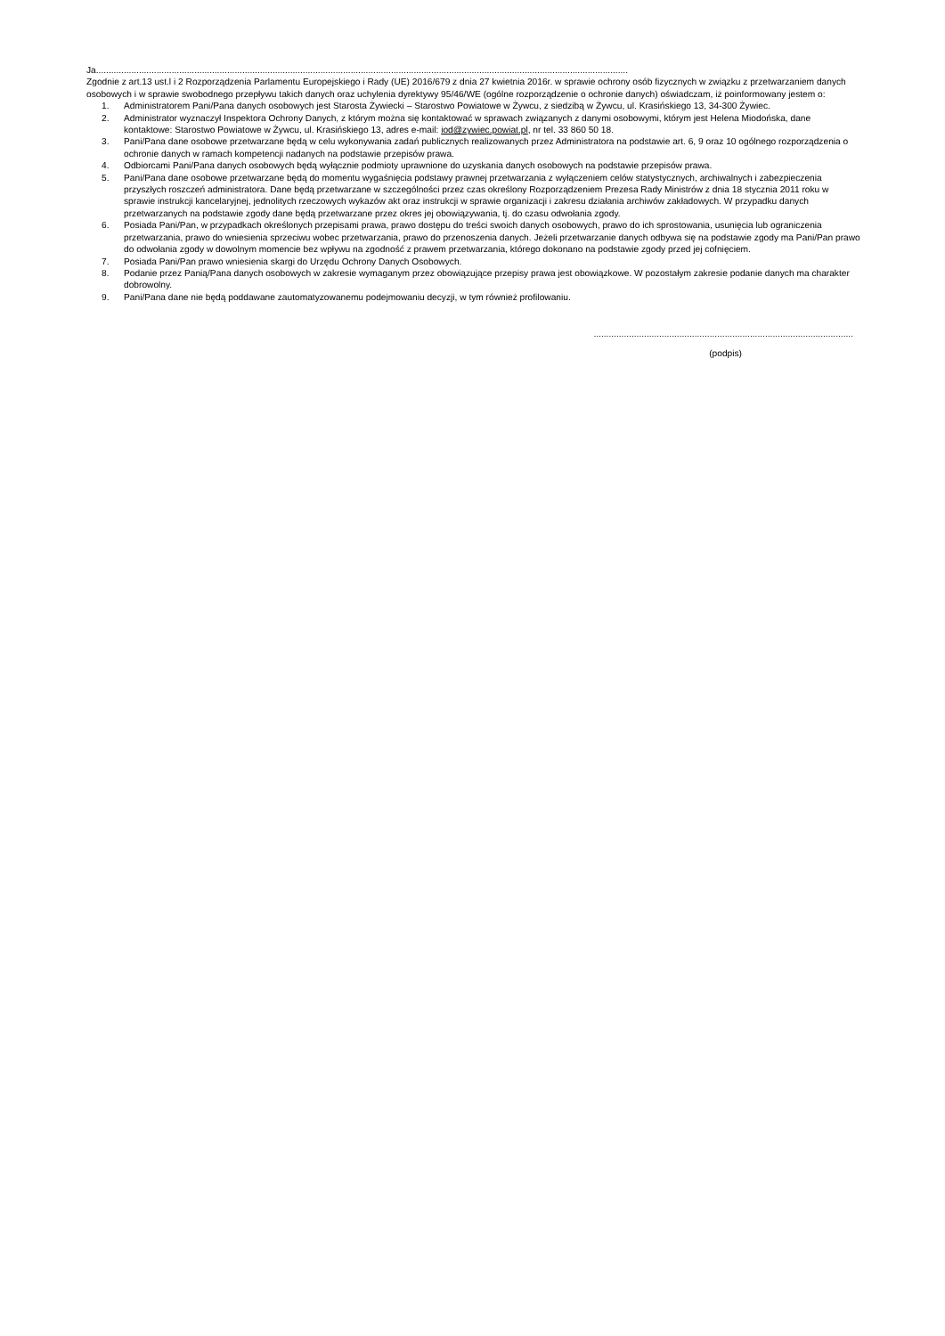Ja...................................................................................................................................................................................................................
Zgodnie z art.13 ust.l i 2 Rozporządzenia Parlamentu Europejskiego i Rady (UE) 2016/679 z dnia 27 kwietnia 2016r. w sprawie ochrony osób fizycznych w związku z przetwarzaniem danych osobowych i w sprawie swobodnego przepływu takich danych oraz uchylenia dyrektywy 95/46/WE (ogólne rozporządzenie o ochronie danych) oświadczam, iż poinformowany jestem o:
1. Administratorem Pani/Pana danych osobowych jest Starosta Żywiecki – Starostwo Powiatowe w Żywcu, z siedzibą w Żywcu, ul. Krasińskiego 13, 34-300 Żywiec.
2. Administrator wyznaczył Inspektora Ochrony Danych, z którym można się kontaktować w sprawach związanych z danymi osobowymi, którym jest Helena Miodońska, dane kontaktowe: Starostwo Powiatowe w Żywcu, ul. Krasińskiego 13, adres e-mail: iod@zywiec.powiat.pl, nr tel. 33 860 50 18.
3. Pani/Pana dane osobowe przetwarzane będą w celu wykonywania zadań publicznych realizowanych przez Administratora na podstawie art. 6, 9 oraz 10 ogólnego rozporządzenia o ochronie danych w ramach kompetencji nadanych na podstawie przepisów prawa.
4. Odbiorcami Pani/Pana danych osobowych będą wyłącznie podmioty uprawnione do uzyskania danych osobowych na podstawie przepisów prawa.
5. Pani/Pana dane osobowe przetwarzane będą do momentu wygaśnięcia podstawy prawnej przetwarzania z wyłączeniem celów statystycznych, archiwalnych i zabezpieczenia przyszłych roszczeń administratora. Dane będą przetwarzane w szczególności przez czas określony Rozporządzeniem Prezesa Rady Ministrów z dnia 18 stycznia 2011 roku w sprawie instrukcji kancelaryjnej, jednolitych rzeczowych wykazów akt oraz instrukcji w sprawie organizacji i zakresu działania archiwów zakładowych. W przypadku danych przetwarzanych na podstawie zgody dane będą przetwarzane przez okres jej obowiązywania, tj. do czasu odwołania zgody.
6. Posiada Pani/Pan, w przypadkach określonych przepisami prawa, prawo dostępu do treści swoich danych osobowych, prawo do ich sprostowania, usunięcia lub ograniczenia przetwarzania, prawo do wniesienia sprzeciwu wobec przetwarzania, prawo do przenoszenia danych. Jeżeli przetwarzanie danych odbywa się na podstawie zgody ma Pani/Pan prawo do odwołania zgody w dowolnym momencie bez wpływu na zgodność z prawem przetwarzania, którego dokonano na podstawie zgody przed jej cofnięciem.
7. Posiada Pani/Pan prawo wniesienia skargi do Urzędu Ochrony Danych Osobowych.
8. Podanie przez Panią/Pana danych osobowych w zakresie wymaganym przez obowiązujące przepisy prawa jest obowiązkowe. W pozostałym zakresie podanie danych ma charakter dobrowolny.
9. Pani/Pana dane nie będą poddawane zautomatyzowanemu podejmowaniu decyzji, w tym również profilowaniu.
.......................................................................................................
(podpis)